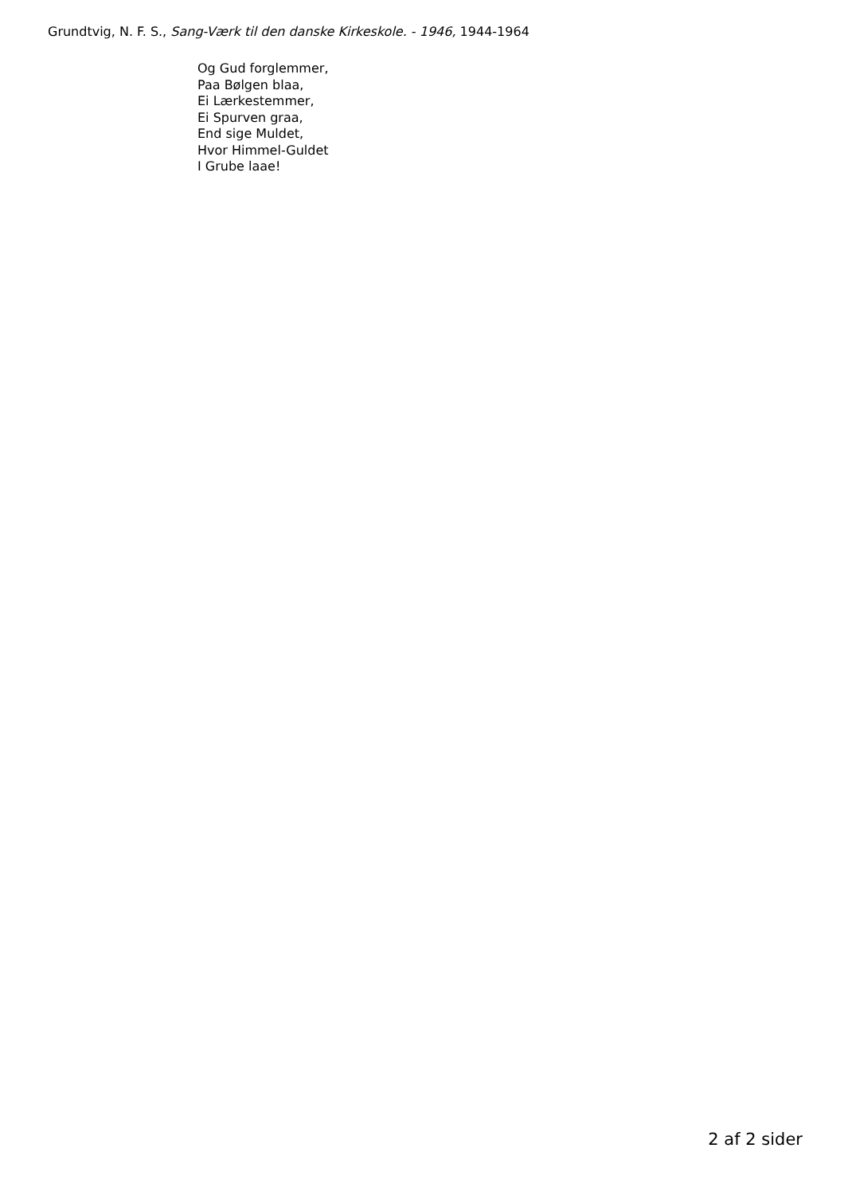Grundtvig, N. F. S., Sang-Værk til den danske Kirkeskole. - 1946, 1944-1964
Og Gud forglemmer,
Paa Bølgen blaa,
Ei Lærkestemmer,
Ei Spurven graa,
End sige Muldet,
Hvor Himmel-Guldet
I Grube laae!
2 af 2 sider